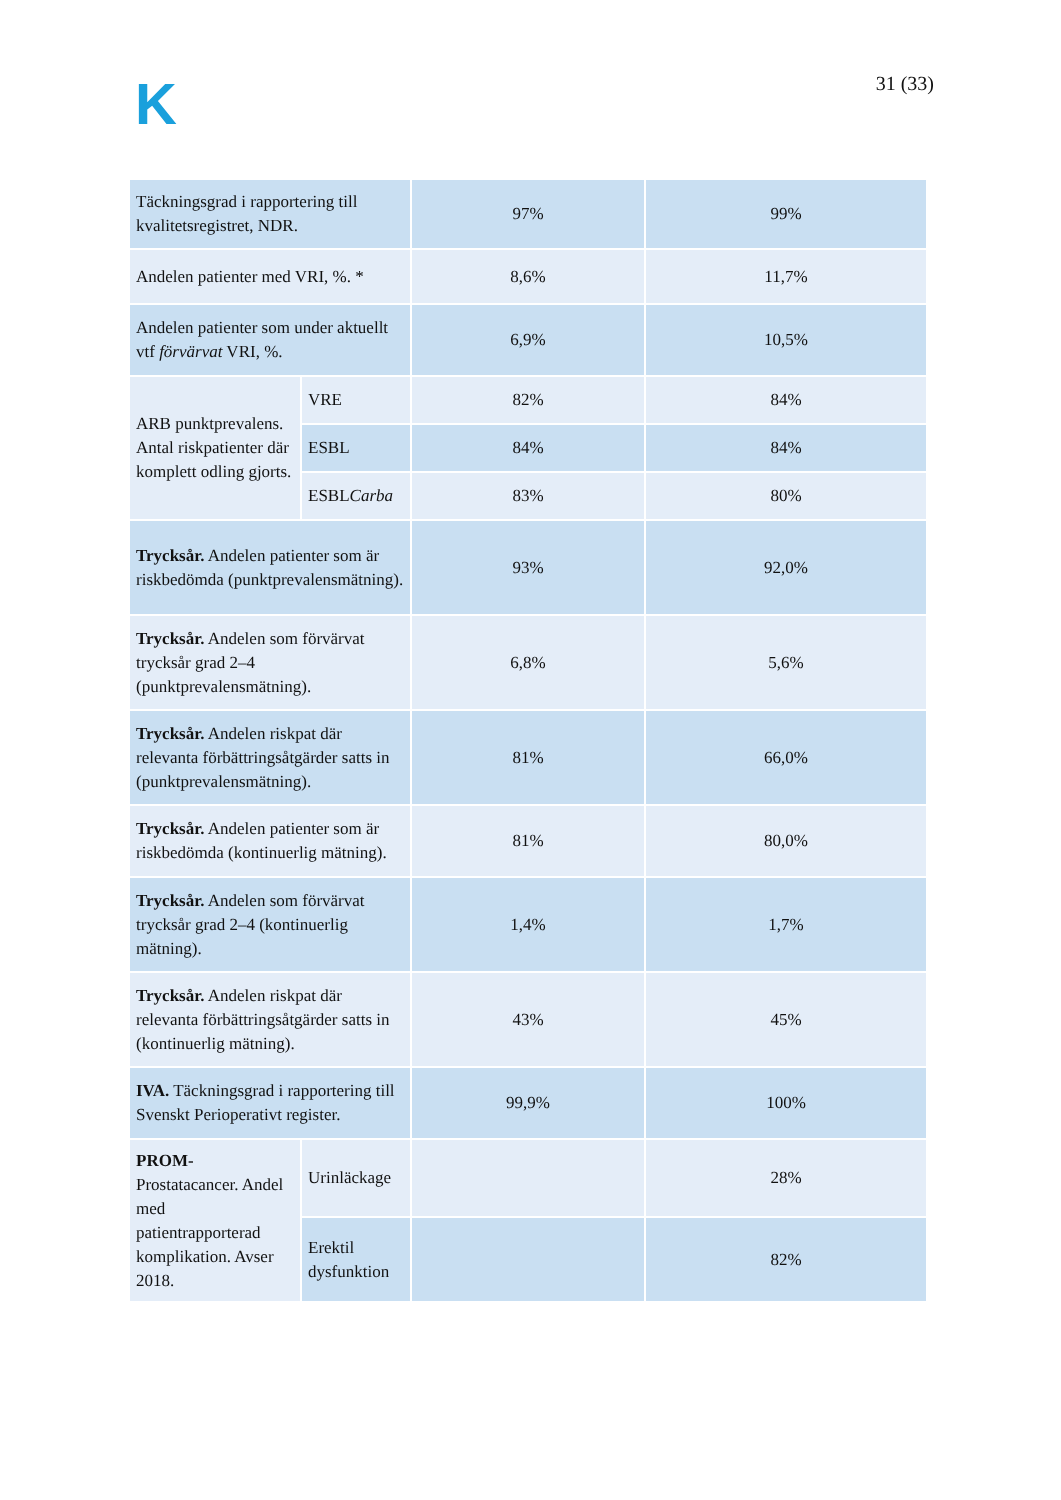K 31 (33)
| Täckningsgrad i rapportering till kvalitetsregistret, NDR. | | 97% | 99% |
| Andelen patienter med VRI, %. * | | 8,6% | 11,7% |
| Andelen patienter som under aktuellt vtf förvärvat VRI, %. | | 6,9% | 10,5% |
| ARB punktprevalens. Antal riskpatienter där komplett odling gjorts. | VRE | 82% | 84% |
| | ESBL | 84% | 84% |
| | ESBL Carba | 83% | 80% |
| Trycksår. Andelen patienter som är riskbedömda (punktprevalensmätning). | | 93% | 92,0% |
| Trycksår. Andelen som förvärvat trycksår grad 2–4 (punktprevalensmätning). | | 6,8% | 5,6% |
| Trycksår. Andelen riskpat där relevanta förbättringsåtgärder satts in (punktprevalensmätning). | | 81% | 66,0% |
| Trycksår. Andelen patienter som är riskbedömda (kontinuerlig mätning). | | 81% | 80,0% |
| Trycksår. Andelen som förvärvat trycksår grad 2–4 (kontinuerlig mätning). | | 1,4% | 1,7% |
| Trycksår. Andelen riskpat där relevanta förbättringsåtgärder satts in (kontinuerlig mätning). | | 43% | 45% |
| IVA. Täckningsgrad i rapportering till Svenskt Perioperativt register. | | 99,9% | 100% |
| PROM- Prostatacancer. Andel med patientrapporterad komplikation. Avser 2018. | Urinläckage | | 28% |
| | Erektil dysfunktion | | 82% |